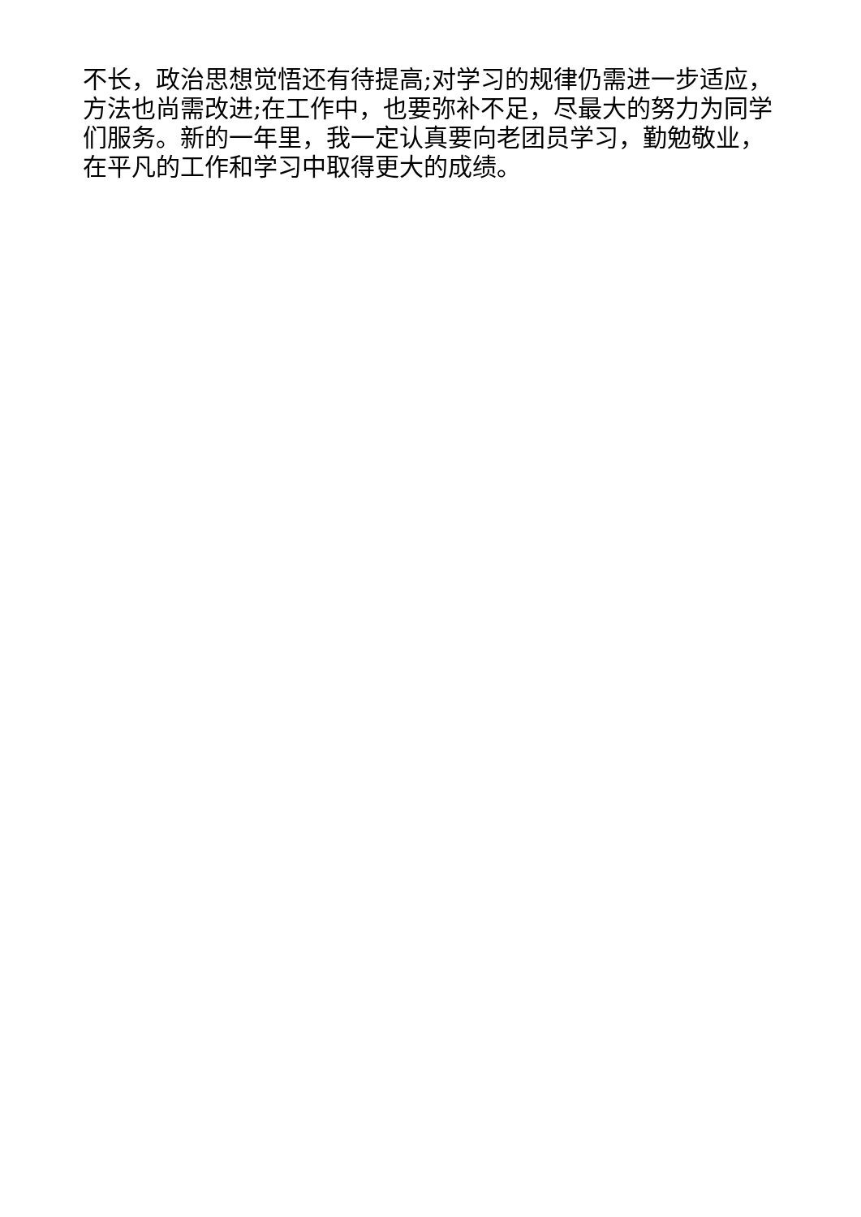不长，政治思想觉悟还有待提高;对学习的规律仍需进一步适应，方法也尚需改进;在工作中，也要弥补不足，尽最大的努力为同学们服务。新的一年里，我一定认真要向老团员学习，勤勉敬业，在平凡的工作和学习中取得更大的成绩。